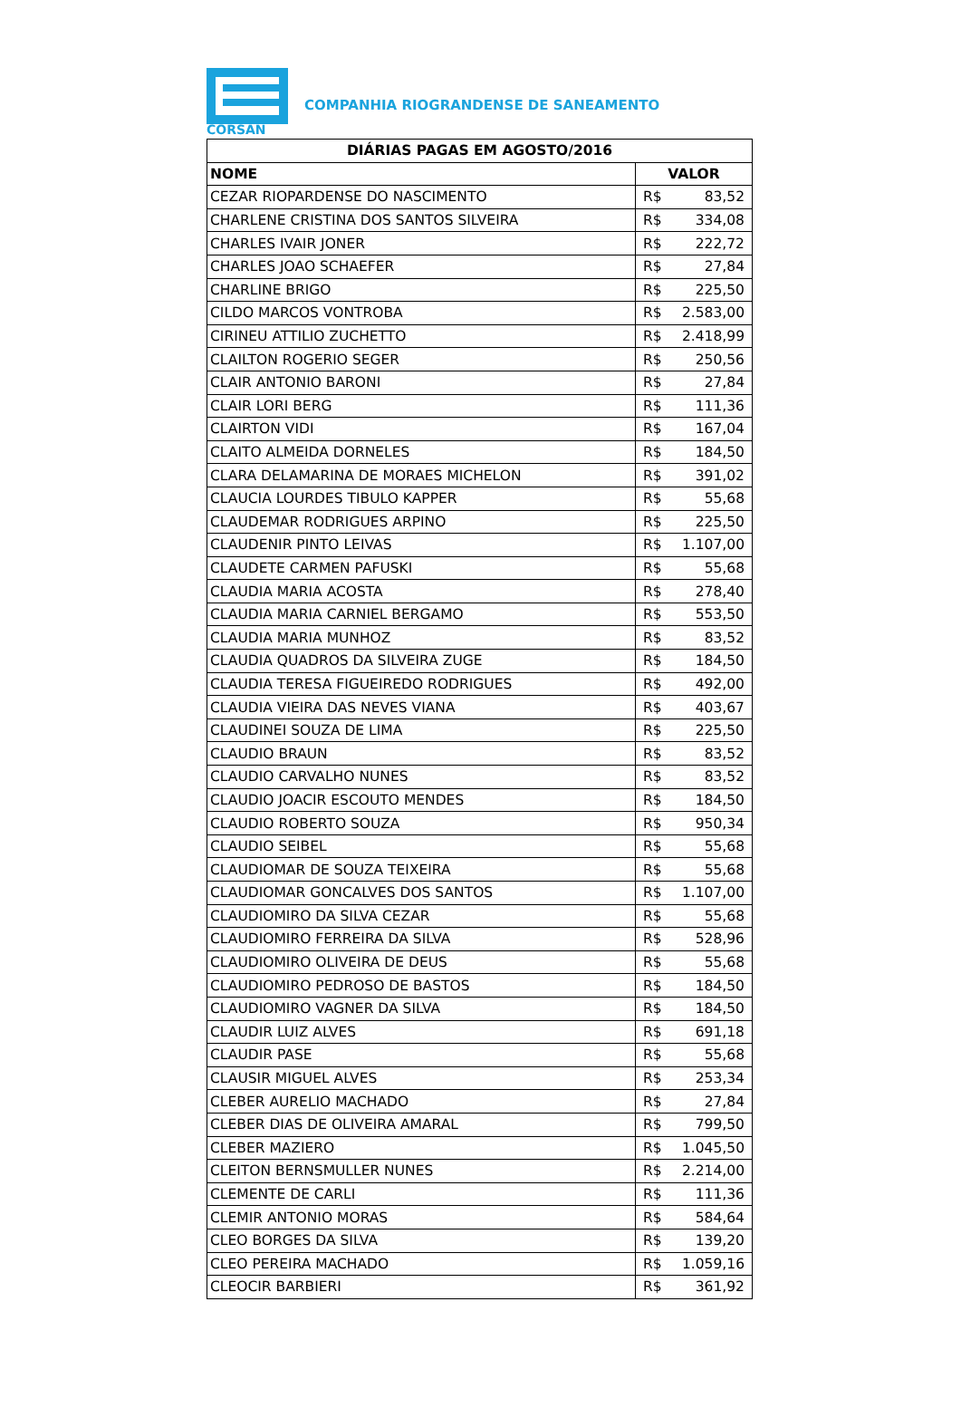CORSAN
COMPANHIA RIOGRANDENSE DE SANEAMENTO
| DIÁRIAS PAGAS EM AGOSTO/2016 | |
| --- | --- |
| NOME | VALOR |
| CEZAR RIOPARDENSE DO NASCIMENTO | R$ 83,52 |
| CHARLENE CRISTINA DOS SANTOS SILVEIRA | R$ 334,08 |
| CHARLES IVAIR JONER | R$ 222,72 |
| CHARLES JOAO SCHAEFER | R$ 27,84 |
| CHARLINE BRIGO | R$ 225,50 |
| CILDO MARCOS VONTROBA | R$ 2.583,00 |
| CIRINEU ATTILIO ZUCHETTO | R$ 2.418,99 |
| CLAILTON ROGERIO SEGER | R$ 250,56 |
| CLAIR ANTONIO BARONI | R$ 27,84 |
| CLAIR LORI BERG | R$ 111,36 |
| CLAIRTON VIDI | R$ 167,04 |
| CLAITO ALMEIDA DORNELES | R$ 184,50 |
| CLARA DELAMARINA DE MORAES MICHELON | R$ 391,02 |
| CLAUCIA LOURDES TIBULO KAPPER | R$ 55,68 |
| CLAUDEMAR RODRIGUES ARPINO | R$ 225,50 |
| CLAUDENIR PINTO LEIVAS | R$ 1.107,00 |
| CLAUDETE CARMEN PAFUSKI | R$ 55,68 |
| CLAUDIA MARIA ACOSTA | R$ 278,40 |
| CLAUDIA MARIA CARNIEL BERGAMO | R$ 553,50 |
| CLAUDIA MARIA MUNHOZ | R$ 83,52 |
| CLAUDIA QUADROS DA SILVEIRA ZUGE | R$ 184,50 |
| CLAUDIA TERESA FIGUEIREDO RODRIGUES | R$ 492,00 |
| CLAUDIA VIEIRA DAS NEVES VIANA | R$ 403,67 |
| CLAUDINEI SOUZA DE LIMA | R$ 225,50 |
| CLAUDIO BRAUN | R$ 83,52 |
| CLAUDIO CARVALHO NUNES | R$ 83,52 |
| CLAUDIO JOACIR ESCOUTO MENDES | R$ 184,50 |
| CLAUDIO ROBERTO SOUZA | R$ 950,34 |
| CLAUDIO SEIBEL | R$ 55,68 |
| CLAUDIOMAR DE SOUZA TEIXEIRA | R$ 55,68 |
| CLAUDIOMAR GONCALVES DOS SANTOS | R$ 1.107,00 |
| CLAUDIOMIRO DA SILVA CEZAR | R$ 55,68 |
| CLAUDIOMIRO FERREIRA DA SILVA | R$ 528,96 |
| CLAUDIOMIRO OLIVEIRA DE DEUS | R$ 55,68 |
| CLAUDIOMIRO PEDROSO DE BASTOS | R$ 184,50 |
| CLAUDIOMIRO VAGNER DA SILVA | R$ 184,50 |
| CLAUDIR LUIZ ALVES | R$ 691,18 |
| CLAUDIR PASE | R$ 55,68 |
| CLAUSIR MIGUEL ALVES | R$ 253,34 |
| CLEBER AURELIO MACHADO | R$ 27,84 |
| CLEBER DIAS DE OLIVEIRA AMARAL | R$ 799,50 |
| CLEBER MAZIERO | R$ 1.045,50 |
| CLEITON BERNSMULLER NUNES | R$ 2.214,00 |
| CLEMENTE DE CARLI | R$ 111,36 |
| CLEMIR ANTONIO MORAS | R$ 584,64 |
| CLEO BORGES DA SILVA | R$ 139,20 |
| CLEO PEREIRA MACHADO | R$ 1.059,16 |
| CLEOCIR BARBIERI | R$ 361,92 |